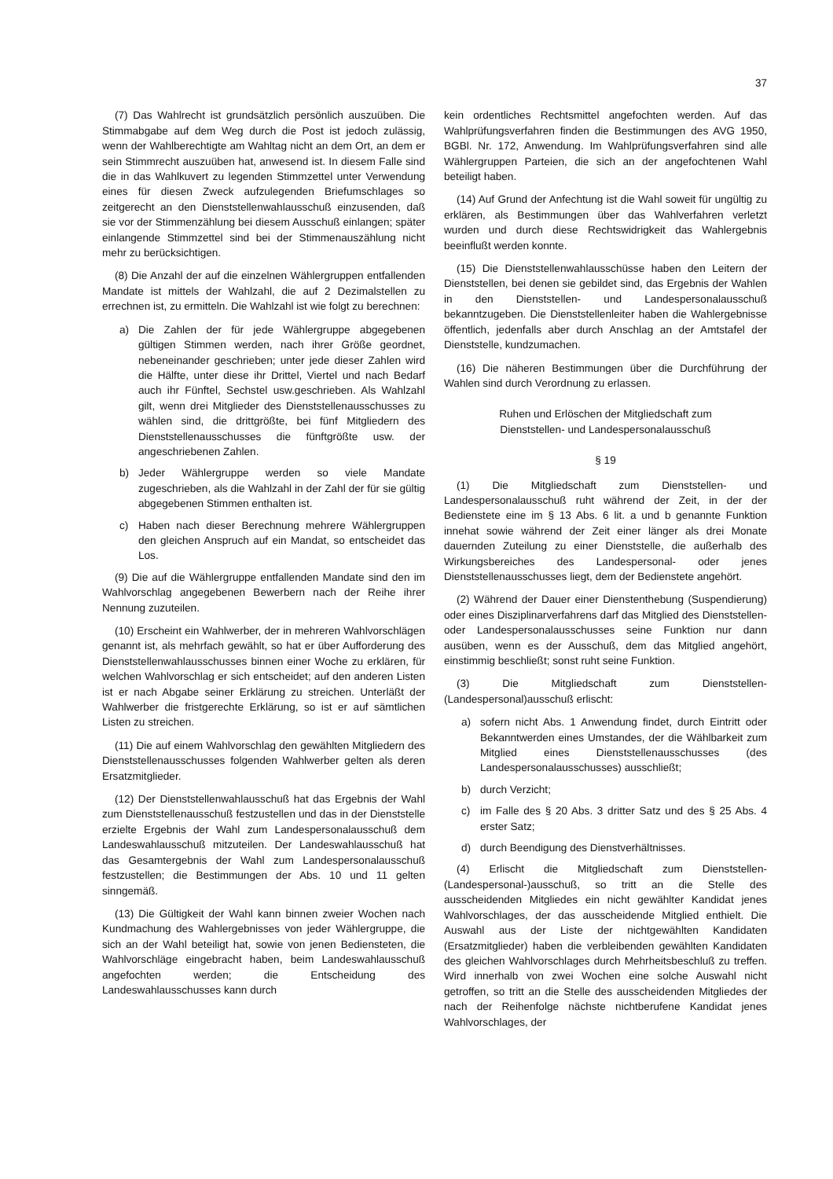37
(7) Das Wahlrecht ist grundsätzlich persönlich auszuüben. Die Stimmabgabe auf dem Weg durch die Post ist jedoch zulässig, wenn der Wahlberechtigte am Wahltag nicht an dem Ort, an dem er sein Stimmrecht auszuüben hat, anwesend ist. In diesem Falle sind die in das Wahlkuvert zu legenden Stimmzettel unter Verwendung eines für diesen Zweck aufzulegenden Briefumschlages so zeitgerecht an den Dienststellenwahlausschuß einzusenden, daß sie vor der Stimmenzählung bei diesem Ausschuß einlangen; später einlangende Stimmzettel sind bei der Stimmenauszählung nicht mehr zu berücksichtigen.
(8) Die Anzahl der auf die einzelnen Wählergruppen entfallenden Mandate ist mittels der Wahlzahl, die auf 2 Dezimalstellen zu errechnen ist, zu ermitteln. Die Wahlzahl ist wie folgt zu berechnen:
a) Die Zahlen der für jede Wählergruppe abgegebenen gültigen Stimmen werden, nach ihrer Größe geordnet, nebeneinander geschrieben; unter jede dieser Zahlen wird die Hälfte, unter diese ihr Drittel, Viertel und nach Bedarf auch ihr Fünftel, Sechstel usw.geschrieben. Als Wahlzahl gilt, wenn drei Mitglieder des Dienststellenausschusses zu wählen sind, die drittgrößte, bei fünf Mitgliedern des Dienststellenausschusses die fünftgrößte usw. der angeschriebenen Zahlen.
b) Jeder Wählergruppe werden so viele Mandate zugeschrieben, als die Wahlzahl in der Zahl der für sie gültig abgegebenen Stimmen enthalten ist.
c) Haben nach dieser Berechnung mehrere Wählergruppen den gleichen Anspruch auf ein Mandat, so entscheidet das Los.
(9) Die auf die Wählergruppe entfallenden Mandate sind den im Wahlvorschlag angegebenen Bewerbern nach der Reihe ihrer Nennung zuzuteilen.
(10) Erscheint ein Wahlwerber, der in mehreren Wahlvorschlägen genannt ist, als mehrfach gewählt, so hat er über Aufforderung des Dienststellenwahlausschusses binnen einer Woche zu erklären, für welchen Wahlvorschlag er sich entscheidet; auf den anderen Listen ist er nach Abgabe seiner Erklärung zu streichen. Unterläßt der Wahlwerber die fristgerechte Erklärung, so ist er auf sämtlichen Listen zu streichen.
(11) Die auf einem Wahlvorschlag den gewählten Mitgliedern des Dienststellenausschusses folgenden Wahlwerber gelten als deren Ersatzmitglieder.
(12) Der Dienststellenwahlausschuß hat das Ergebnis der Wahl zum Dienststellenausschuß festzustellen und das in der Dienststelle erzielte Ergebnis der Wahl zum Landespersonalausschuß dem Landeswahlausschuß mitzuteilen. Der Landeswahlausschuß hat das Gesamtergebnis der Wahl zum Landespersonalausschuß festzustellen; die Bestimmungen der Abs. 10 und 11 gelten sinngemäß.
(13) Die Gültigkeit der Wahl kann binnen zweier Wochen nach Kundmachung des Wahlergebnisses von jeder Wählergruppe, die sich an der Wahl beteiligt hat, sowie von jenen Bediensteten, die Wahlvorschläge eingebracht haben, beim Landeswahlausschuß angefochten werden; die Entscheidung des Landeswahlausschusses kann durch
kein ordentliches Rechtsmittel angefochten werden. Auf das Wahlprüfungsverfahren finden die Bestimmungen des AVG 1950, BGBl. Nr. 172, Anwendung. Im Wahlprüfungsverfahren sind alle Wählergruppen Parteien, die sich an der angefochtenen Wahl beteiligt haben.
(14) Auf Grund der Anfechtung ist die Wahl soweit für ungültig zu erklären, als Bestimmungen über das Wahlverfahren verletzt wurden und durch diese Rechtswidrigkeit das Wahlergebnis beeinflußt werden konnte.
(15) Die Dienststellenwahlausschüsse haben den Leitern der Dienststellen, bei denen sie gebildet sind, das Ergebnis der Wahlen in den Dienststellen- und Landespersonalausschuß bekanntzugeben. Die Dienststellenleiter haben die Wahlergebnisse öffentlich, jedenfalls aber durch Anschlag an der Amtstafel der Dienststelle, kundzumachen.
(16) Die näheren Bestimmungen über die Durchführung der Wahlen sind durch Verordnung zu erlassen.
Ruhen und Erlöschen der Mitgliedschaft zum
Dienststellen- und Landespersonalausschuß
§ 19
(1) Die Mitgliedschaft zum Dienststellen- und Landespersonalausschuß ruht während der Zeit, in der der Bedienstete eine im § 13 Abs. 6 lit. a und b genannte Funktion innehat sowie während der Zeit einer länger als drei Monate dauernden Zuteilung zu einer Dienststelle, die außerhalb des Wirkungsbereiches des Landespersonal- oder jenes Dienststellenausschusses liegt, dem der Bedienstete angehört.
(2) Während der Dauer einer Dienstenthebung (Suspendierung) oder eines Disziplinarverfahrens darf das Mitglied des Dienststellen- oder Landespersonalausschusses seine Funktion nur dann ausüben, wenn es der Ausschuß, dem das Mitglied angehört, einstimmig beschließt; sonst ruht seine Funktion.
(3) Die Mitgliedschaft zum Dienststellen-(Landespersonal)ausschuß erlischt:
a) sofern nicht Abs. 1 Anwendung findet, durch Eintritt oder Bekanntwerden eines Umstandes, der die Wählbarkeit zum Mitglied eines Dienststellenausschusses (des Landespersonalausschusses) ausschließt;
b) durch Verzicht;
c) im Falle des § 20 Abs. 3 dritter Satz und des § 25 Abs. 4 erster Satz;
d) durch Beendigung des Dienstverhältnisses.
(4) Erlischt die Mitgliedschaft zum Dienststellen-(Landespersonal-)ausschuß, so tritt an die Stelle des ausscheidenden Mitgliedes ein nicht gewählter Kandidat jenes Wahlvorschlages, der das ausscheidende Mitglied enthielt. Die Auswahl aus der Liste der nichtgewählten Kandidaten (Ersatzmitglieder) haben die verbleibenden gewählten Kandidaten des gleichen Wahlvorschlages durch Mehrheitsbeschluß zu treffen. Wird innerhalb von zwei Wochen eine solche Auswahl nicht getroffen, so tritt an die Stelle des ausscheidenden Mitgliedes der nach der Reihenfolge nächste nichtberufene Kandidat jenes Wahlvorschlages, der